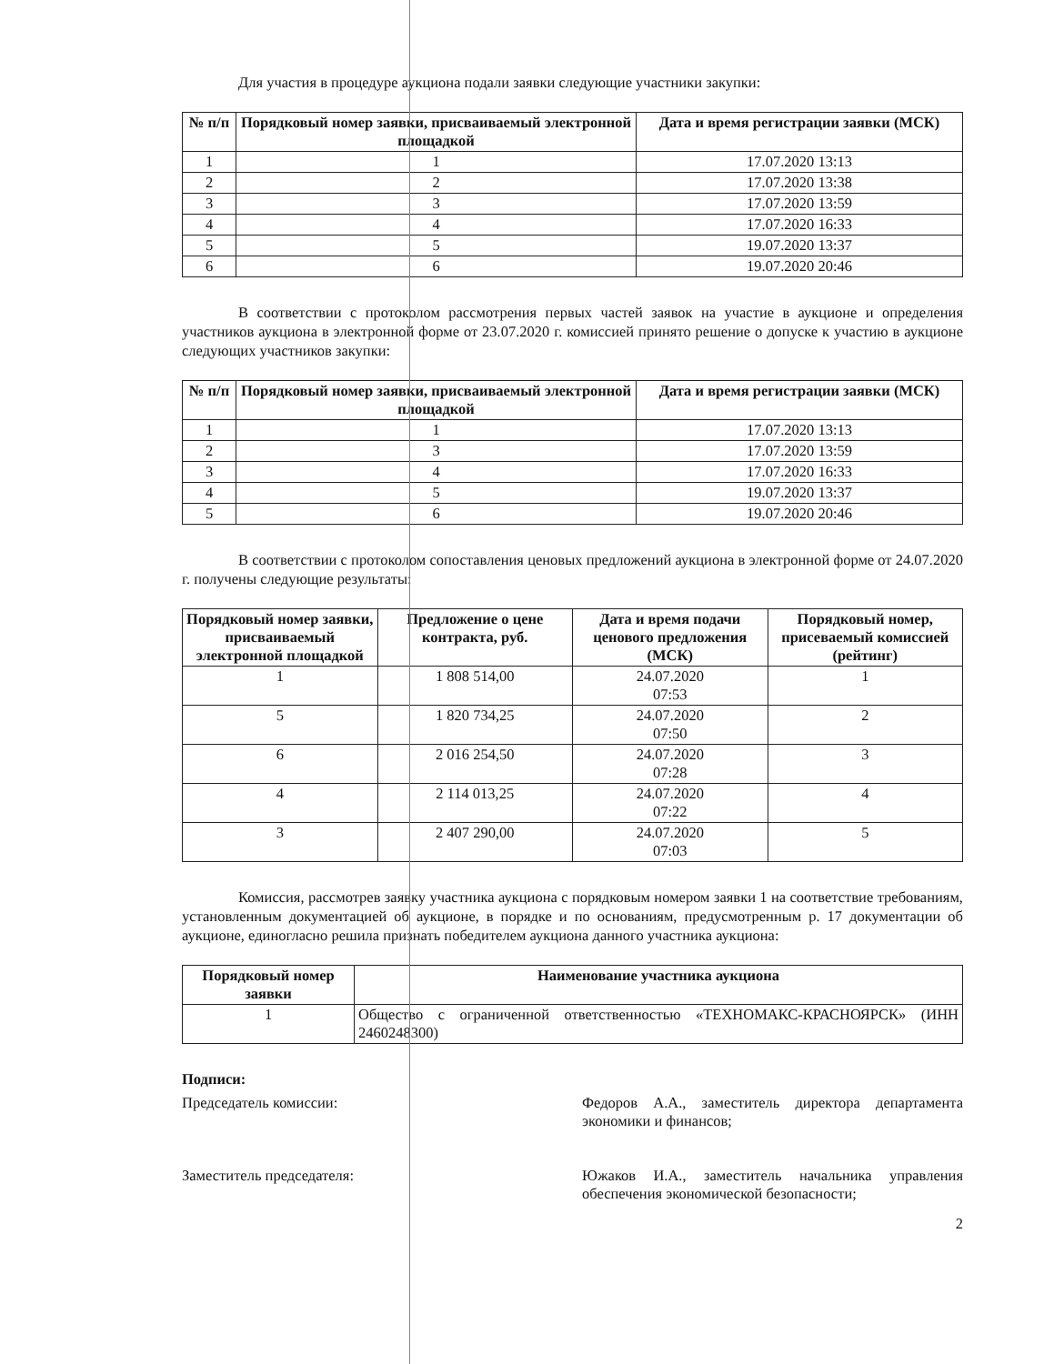Для участия в процедуре аукциона подали заявки следующие участники закупки:
| № п/п | Порядковый номер заявки, присваиваемый электронной площадкой | Дата и время регистрации заявки (МСК) |
| --- | --- | --- |
| 1 | 1 | 17.07.2020 13:13 |
| 2 | 2 | 17.07.2020 13:38 |
| 3 | 3 | 17.07.2020 13:59 |
| 4 | 4 | 17.07.2020 16:33 |
| 5 | 5 | 19.07.2020 13:37 |
| 6 | 6 | 19.07.2020 20:46 |
В соответствии с протоколом рассмотрения первых частей заявок на участие в аукционе и определения участников аукциона в электронной форме от 23.07.2020 г. комиссией принято решение о допуске к участию в аукционе следующих участников закупки:
| № п/п | Порядковый номер заявки, присваиваемый электронной площадкой | Дата и время регистрации заявки (МСК) |
| --- | --- | --- |
| 1 | 1 | 17.07.2020 13:13 |
| 2 | 3 | 17.07.2020 13:59 |
| 3 | 4 | 17.07.2020 16:33 |
| 4 | 5 | 19.07.2020 13:37 |
| 5 | 6 | 19.07.2020 20:46 |
В соответствии с протоколом сопоставления ценовых предложений аукциона в электронной форме от 24.07.2020 г. получены следующие результаты:
| Порядковый номер заявки, присваиваемый электронной площадкой | Предложение о цене контракта, руб. | Дата и время подачи ценового предложения (МСК) | Порядковый номер, присеваемый комиссией (рейтинг) |
| --- | --- | --- | --- |
| 1 | 1 808 514,00 | 24.07.2020 07:53 | 1 |
| 5 | 1 820 734,25 | 24.07.2020 07:50 | 2 |
| 6 | 2 016 254,50 | 24.07.2020 07:28 | 3 |
| 4 | 2 114 013,25 | 24.07.2020 07:22 | 4 |
| 3 | 2 407 290,00 | 24.07.2020 07:03 | 5 |
Комиссия, рассмотрев заявку участника аукциона с порядковым номером заявки 1 на соответствие требованиям, установленным документацией об аукционе, в порядке и по основаниям, предусмотренным р. 17 документации об аукционе, единогласно решила признать победителем аукциона данного участника аукциона:
| Порядковый номер заявки | Наименование участника аукциона |
| --- | --- |
| 1 | Общество с ограниченной ответственностью «ТЕХНОМАКС-КРАСНОЯРСК» (ИНН 2460248300) |
Подписи:
Председатель комиссии: Федоров А.А., заместитель директора департамента экономики и финансов;
Заместитель председателя:
Южаков И.А., заместитель начальника управления обеспечения экономической безопасности;
2